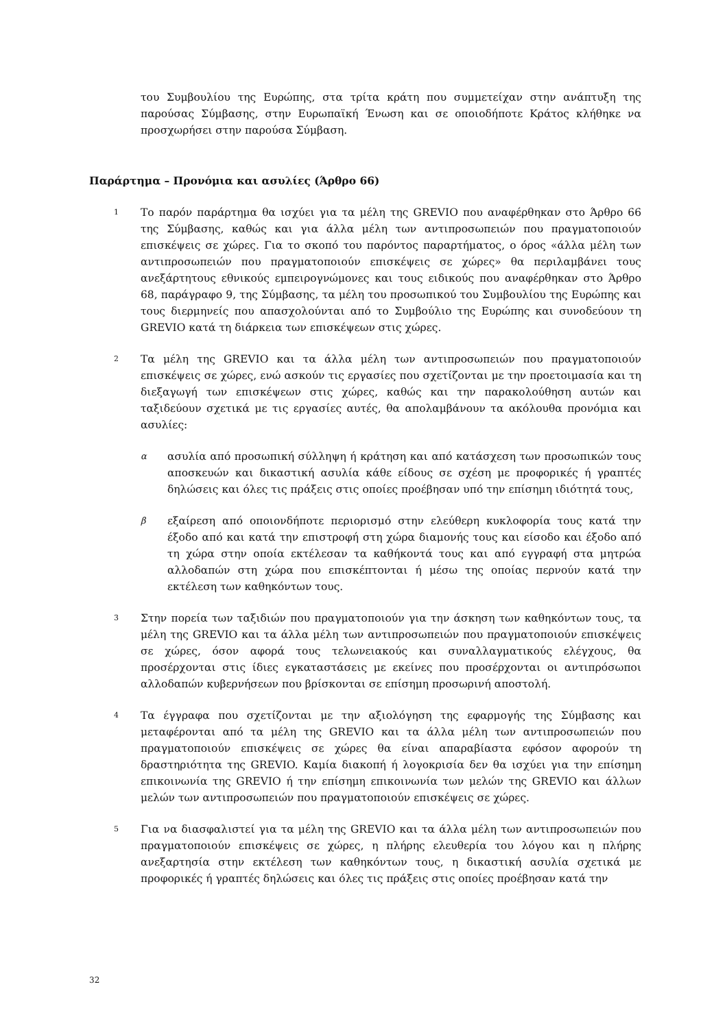του Συμβουλίου της Ευρώπης, στα τρίτα κράτη που συμμετείχαν στην ανάπτυξη της παρούσας Σύμβασης, στην Ευρωπαϊκή Ένωση και σε οποιοδήποτε Κράτος κλήθηκε να προσχωρήσει στην παρούσα Σύμβαση.
Παράρτημα – Προνόμια και ασυλίες (Άρθρο 66)
1
Το παρόν παράρτημα θα ισχύει για τα μέλη της GREVIO που αναφέρθηκαν στο Άρθρο 66 της Σύμβασης, καθώς και για άλλα μέλη των αντιπροσωπειών που πραγματοποιούν επισκέψεις σε χώρες. Για το σκοπό του παρόντος παραρτήματος, ο όρος «άλλα μέλη των αντιπροσωπειών που πραγματοποιούν επισκέψεις σε χώρες» θα περιλαμβάνει τους ανεξάρτητους εθνικούς εμπειρογνώμονες και τους ειδικούς που αναφέρθηκαν στο Άρθρο 68, παράγραφο 9, της Σύμβασης, τα μέλη του προσωπικού του Συμβουλίου της Ευρώπης και τους διερμηνείς που απασχολούνται από το Συμβούλιο της Ευρώπης και συνοδεύουν τη GREVIO κατά τη διάρκεια των επισκέψεων στις χώρες.
2
Τα μέλη της GREVIO και τα άλλα μέλη των αντιπροσωπειών που πραγματοποιούν επισκέψεις σε χώρες, ενώ ασκούν τις εργασίες που σχετίζονται με την προετοιμασία και τη διεξαγωγή των επισκέψεων στις χώρες, καθώς και την παρακολούθηση αυτών και ταξιδεύουν σχετικά με τις εργασίες αυτές, θα απολαμβάνουν τα ακόλουθα προνόμια και ασυλίες:
α
ασυλία από προσωπική σύλληψη ή κράτηση και από κατάσχεση των προσωπικών τους αποσκευών και δικαστική ασυλία κάθε είδους σε σχέση με προφορικές ή γραπτές δηλώσεις και όλες τις πράξεις στις οποίες προέβησαν υπό την επίσημη ιδιότητά τους,
β
εξαίρεση από οποιονδήποτε περιορισμό στην ελεύθερη κυκλοφορία τους κατά την έξοδο από και κατά την επιστροφή στη χώρα διαμονής τους και είσοδο και έξοδο από τη χώρα στην οποία εκτέλεσαν τα καθήκοντά τους και από εγγραφή στα μητρώα αλλοδαπών στη χώρα που επισκέπτονται ή μέσω της οποίας περνούν κατά την εκτέλεση των καθηκόντων τους.
3
Στην πορεία των ταξιδιών που πραγματοποιούν για την άσκηση των καθηκόντων τους, τα μέλη της GREVIO και τα άλλα μέλη των αντιπροσωπειών που πραγματοποιούν επισκέψεις σε χώρες, όσον αφορά τους τελωνειακούς και συναλλαγματικούς ελέγχους, θα προσέρχονται στις ίδιες εγκαταστάσεις με εκείνες που προσέρχονται οι αντιπρόσωποι αλλοδαπών κυβερνήσεων που βρίσκονται σε επίσημη προσωρινή αποστολή.
4
Τα έγγραφα που σχετίζονται με την αξιολόγηση της εφαρμογής της Σύμβασης και μεταφέρονται από τα μέλη της GREVIO και τα άλλα μέλη των αντιπροσωπειών που πραγματοποιούν επισκέψεις σε χώρες θα είναι απαραβίαστα εφόσον αφορούν τη δραστηριότητα της GREVIO. Καμία διακοπή ή λογοκρισία δεν θα ισχύει για την επίσημη επικοινωνία της GREVIO ή την επίσημη επικοινωνία των μελών της GREVIO και άλλων μελών των αντιπροσωπειών που πραγματοποιούν επισκέψεις σε χώρες.
5
Για να διασφαλιστεί για τα μέλη της GREVIO και τα άλλα μέλη των αντιπροσωπειών που πραγματοποιούν επισκέψεις σε χώρες, η πλήρης ελευθερία του λόγου και η πλήρης ανεξαρτησία στην εκτέλεση των καθηκόντων τους, η δικαστική ασυλία σχετικά με προφορικές ή γραπτές δηλώσεις και όλες τις πράξεις στις οποίες προέβησαν κατά την
32